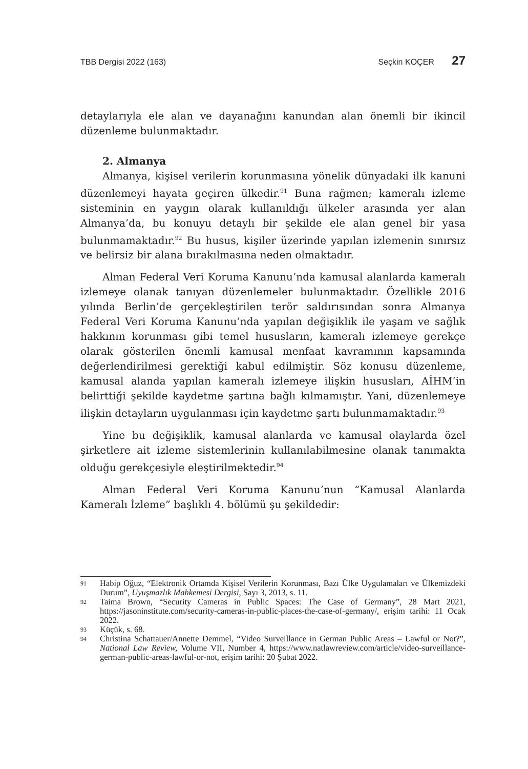TBB Dergisi 2022 (163) Seçkin KOÇER 27
detaylarıyla ele alan ve dayanağını kanundan alan önemli bir ikincil düzenleme bulunmaktadır.
2. Almanya
Almanya, kişisel verilerin korunmasına yönelik dünyadaki ilk kanuni düzenlemeyi hayata geçiren ülkedir.<sup>91</sup> Buna rağmen; kameralı izleme sisteminin en yaygın olarak kullanıldığı ülkeler arasında yer alan Almanya’da, bu konuyu detaylı bir şekilde ele alan genel bir yasa bulunmamaktadır.<sup>92</sup> Bu husus, kişiler üzerinde yapılan izlemenin sınırsız ve belirsiz bir alana bırakılmasına neden olmaktadır.
Alman Federal Veri Koruma Kanunu’nda kamusal alanlarda kameralı izlemeye olanak tanıyan düzenlemeler bulunmaktadır. Özellikle 2016 yılında Berlin’de gerçekleştirilen terör saldırısından sonra Almanya Federal Veri Koruma Kanunu’nda yapılan değişiklik ile yaşam ve sağlık hakkının korunması gibi temel hususların, kameralı izlemeye gerekçe olarak gösterilen önemli kamusal menfaat kavramının kapsamında değerlendirilmesi gerektiği kabul edilmiştir. Söz konusu düzenleme, kamusal alanda yapılan kameralı izlemeye ilişkin hususları, AİHM’in belirttiği şekilde kaydetme şartına bağlı kılmamıştır. Yani, düzenlemeye ilişkin detayların uygulanması için kaydetme şartı bulunmamaktadır.<sup>93</sup>
Yine bu değişiklik, kamusal alanlarda ve kamusal olaylarda özel şirketlere ait izleme sistemlerinin kullanılabilmesine olanak tanımakta olduğu gerekçesiyle eleştirilmektedir.<sup>94</sup>
Alman Federal Veri Koruma Kanunu’nun “Kamusal Alanlarda Kameralı İzleme” başlıklı 4. bölümü şu şekildedir:
91 Habip Oğuz, “Elektronik Ortamda Kişisel Verilerin Korunması, Bazı Ülke Uygulamaları ve Ülkemizdeki Durum”, Uyuşmazlık Mahkemesi Dergisi, Sayı 3, 2013, s. 11.
92 Taima Brown, “Security Cameras in Public Spaces: The Case of Germany”, 28 Mart 2021, https://jasoninstitute.com/security-cameras-in-public-places-the-case-of-germany/, erişim tarihi: 11 Ocak 2022.
93 Küçük, s. 68.
94 Christina Schattauer/Annette Demmel, “Video Surveillance in German Public Areas – Lawful or Not?”, National Law Review, Volume VII, Number 4, https://www.natlawreview.com/article/video-surveillance-german-public-areas-lawful-or-not, erişim tarihi: 20 Şubat 2022.